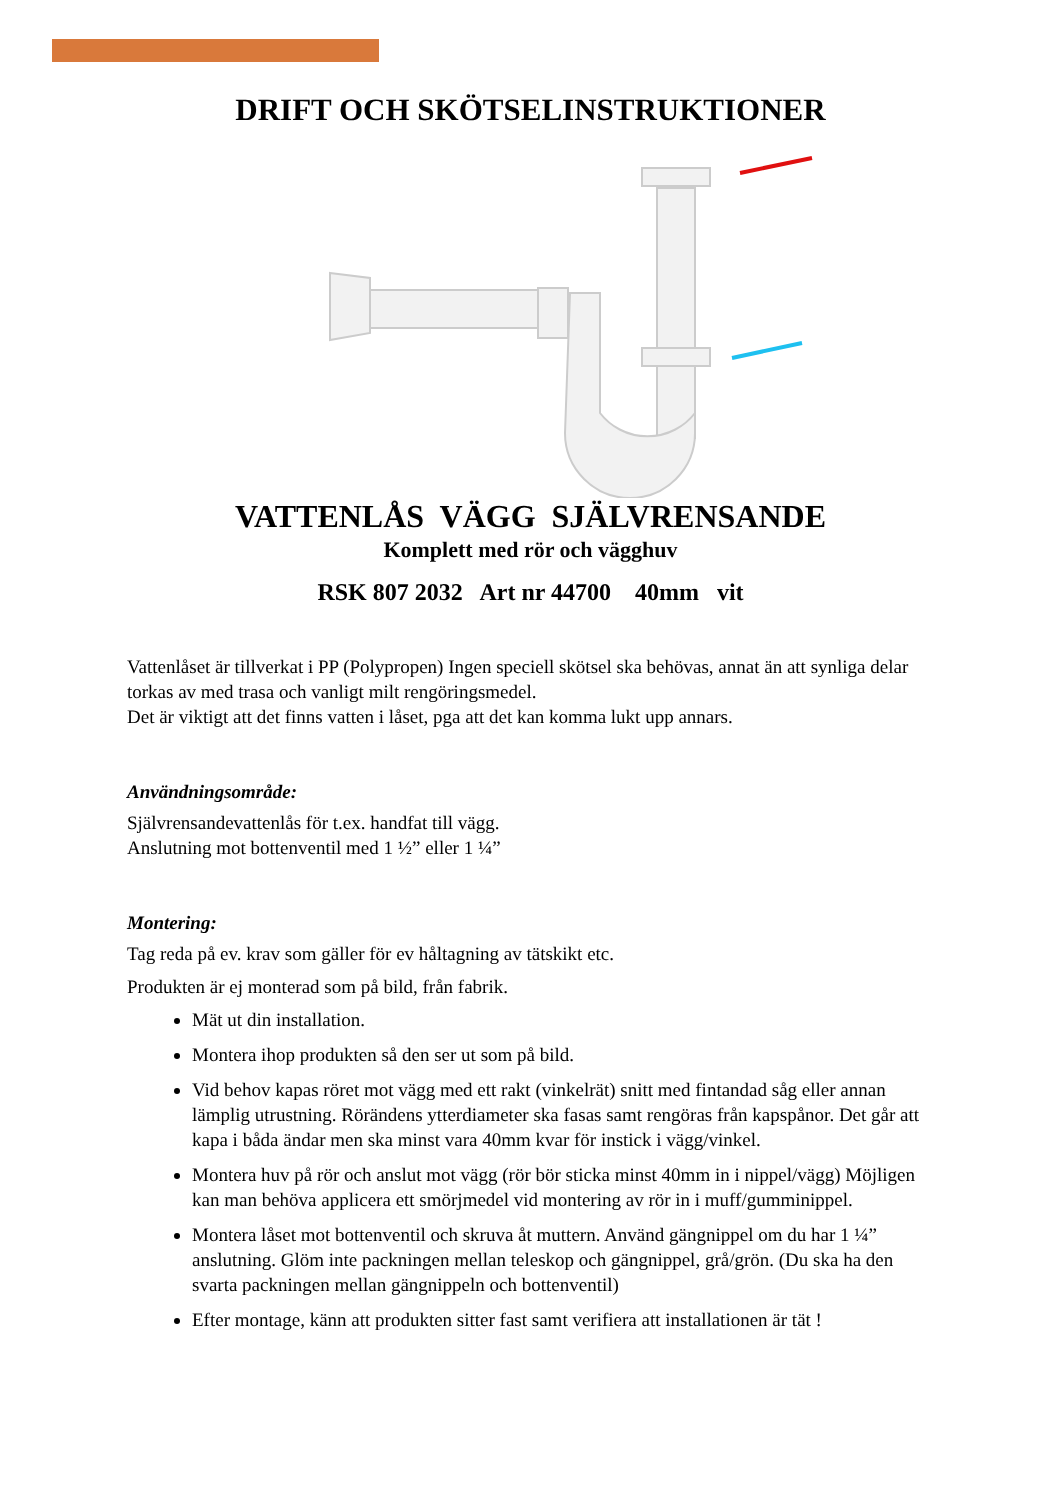DRIFT OCH SKÖTSELINSTRUKTIONER
VATTENLÅS VÄGG SJÄLVRENSANDE
Komplett med rör och vägghuv
RSK 807 2032 Art nr 44700 40mm vit
Vattenlåset är tillverkat i PP (Polypropen) Ingen speciell skötsel ska behövas, annat än att synliga delar torkas av med trasa och vanligt milt rengöringsmedel.
Det är viktigt att det finns vatten i låset, pga att det kan komma lukt upp annars.
Användningsområde:
Självrensandevattenlås för t.ex. handfat till vägg.
Anslutning mot bottenventil med 1 ½” eller 1 ¼”
Montering:
Tag reda på ev. krav som gäller för ev håltagning av tätskikt etc.
Produkten är ej monterad som på bild, från fabrik.
Mät ut din installation.
Montera ihop produkten så den ser ut som på bild.
Vid behov kapas röret mot vägg med ett rakt (vinkelrät) snitt med fintandad såg eller annan lämplig utrustning. Rörändens ytterdiameter ska fasas samt rengöras från kapspånor. Det går att kapa i båda ändar men ska minst vara 40mm kvar för instick i vägg/vinkel.
Montera huv på rör och anslut mot vägg (rör bör sticka minst 40mm in i nippel/vägg) Möjligen kan man behöva applicera ett smörjmedel vid montering av rör in i muff/gumminippel.
Montera låset mot bottenventil och skruva åt muttern. Använd gängnippel om du har 1 ¼” anslutning. Glöm inte packningen mellan teleskop och gängnippel, grå/grön. (Du ska ha den svarta packningen mellan gängnippeln och bottenventil)
Efter montage, känn att produkten sitter fast samt verifiera att installationen är tät !